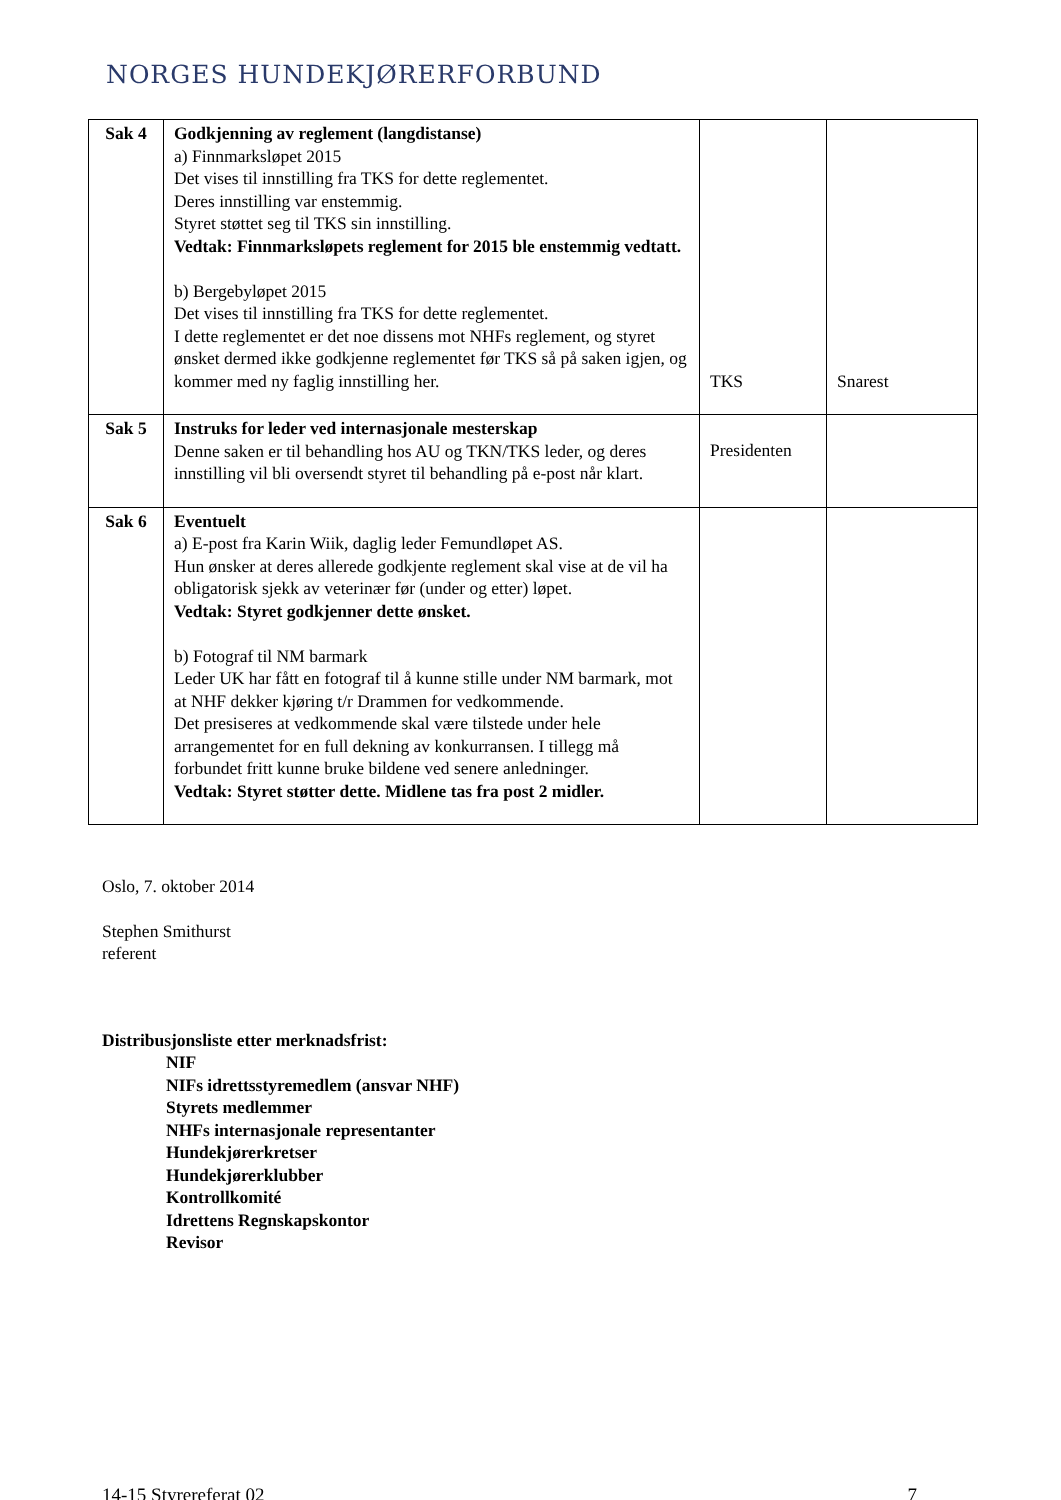NORGES HUNDEKJØRERFORBUND
| Sak 4 | Godkjenning av reglement (langdistanse) a) Finnmarksløpet 2015 Det vises til innstilling fra TKS for dette reglementet. Deres innstilling var enstemmig. Styret støttet seg til TKS sin innstilling. Vedtak: Finnmarksløpets reglement for 2015 ble enstemmig vedtatt. b) Bergebyløpet 2015 Det vises til innstilling fra TKS for dette reglementet. I dette reglementet er det noe dissens mot NHFs reglement, og styret ønsket dermed ikke godkjenne reglementet før TKS så på saken igjen, og kommer med ny faglig innstilling her. | TKS | Snarest |
| Sak 5 | Instruks for leder ved internasjonale mesterskap Denne saken er til behandling hos AU og TKN/TKS leder, og deres innstilling vil bli oversendt styret til behandling på e-post når klart. | Presidenten | |
| Sak 6 | Eventuelt a) E-post fra Karin Wiik, daglig leder Femundløpet AS. Hun ønsker at deres allerede godkjente reglement skal vise at de vil ha obligatorisk sjekk av veterinær før (under og etter) løpet. Vedtak: Styret godkjenner dette ønsket. b) Fotograf til NM barmark Leder UK har fått en fotograf til å kunne stille under NM barmark, mot at NHF dekker kjøring t/r Drammen for vedkommende. Det presiseres at vedkommende skal være tilstede under hele arrangementet for en full dekning av konkurransen. I tillegg må forbundet fritt kunne bruke bildene ved senere anledninger. Vedtak: Styret støtter dette. Midlene tas fra post 2 midler. | | |
Oslo, 7. oktober 2014
Stephen Smithurst
referent
Distribusjonsliste etter merknadsfrist:
NIF
NIFs idrettsstyremedlem (ansvar NHF)
Styrets medlemmer
NHFs internasjonale representanter
Hundekjørerkretser
Hundekjørerklubber
Kontrollkomité
Idrettens Regnskapskontor
Revisor
14-15 Styrereferat 02 7